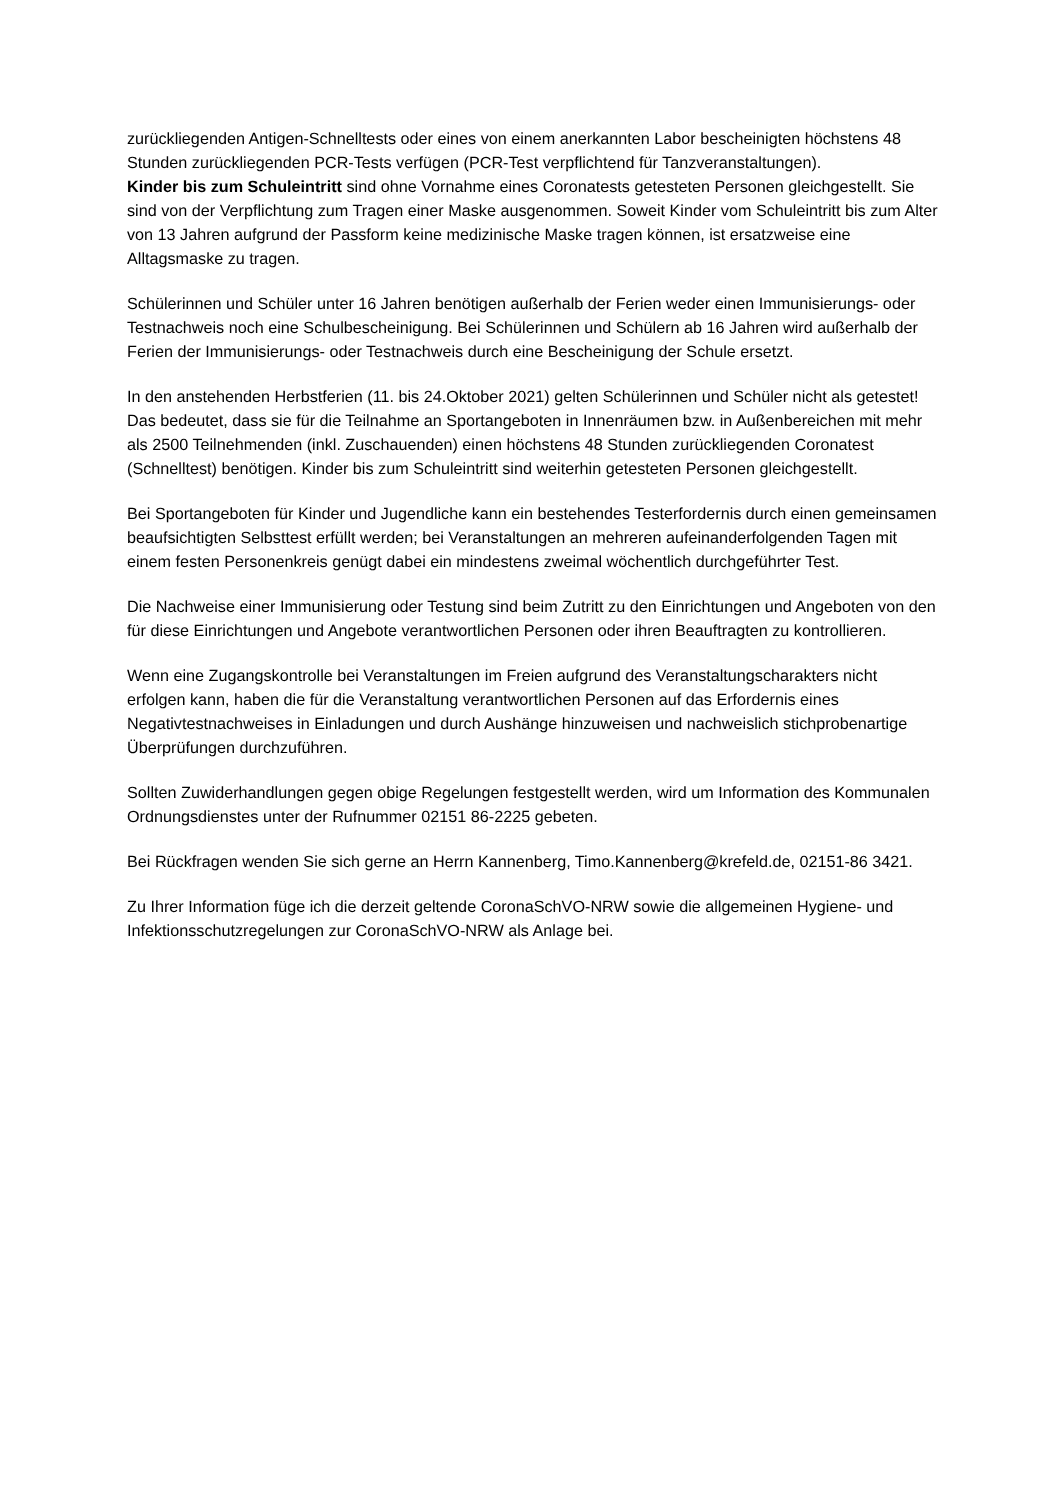zurückliegenden Antigen-Schnelltests oder eines von einem anerkannten Labor bescheinigten höchstens 48 Stunden zurückliegenden PCR-Tests verfügen (PCR-Test verpflichtend für Tanzveranstaltungen).
Kinder bis zum Schuleintritt sind ohne Vornahme eines Coronatests getesteten Personen gleichgestellt. Sie sind von der Verpflichtung zum Tragen einer Maske ausgenommen. Soweit Kinder vom Schuleintritt bis zum Alter von 13 Jahren aufgrund der Passform keine medizinische Maske tragen können, ist ersatzweise eine Alltagsmaske zu tragen.
Schülerinnen und Schüler unter 16 Jahren benötigen außerhalb der Ferien weder einen Immunisierungs- oder Testnachweis noch eine Schulbescheinigung. Bei Schülerinnen und Schülern ab 16 Jahren wird außerhalb der Ferien der Immunisierungs- oder Testnachweis durch eine Bescheinigung der Schule ersetzt.
In den anstehenden Herbstferien (11. bis 24.Oktober 2021) gelten Schülerinnen und Schüler nicht als getestet! Das bedeutet, dass sie für die Teilnahme an Sportangeboten in Innenräumen bzw. in Außenbereichen mit mehr als 2500 Teilnehmenden (inkl. Zuschauenden) einen höchstens 48 Stunden zurückliegenden Coronatest (Schnelltest) benötigen. Kinder bis zum Schuleintritt sind weiterhin getesteten Personen gleichgestellt.
Bei Sportangeboten für Kinder und Jugendliche kann ein bestehendes Testerfordernis durch einen gemeinsamen beaufsichtigten Selbsttest erfüllt werden; bei Veranstaltungen an mehreren aufeinanderfolgenden Tagen mit einem festen Personenkreis genügt dabei ein mindestens zweimal wöchentlich durchgeführter Test.
Die Nachweise einer Immunisierung oder Testung sind beim Zutritt zu den Einrichtungen und Angeboten von den für diese Einrichtungen und Angebote verantwortlichen Personen oder ihren Beauftragten zu kontrollieren.
Wenn eine Zugangskontrolle bei Veranstaltungen im Freien aufgrund des Veranstaltungscharakters nicht erfolgen kann, haben die für die Veranstaltung verantwortlichen Personen auf das Erfordernis eines Negativtestnachweises in Einladungen und durch Aushänge hinzuweisen und nachweislich stichprobenartige Überprüfungen durchzuführen.
Sollten Zuwiderhandlungen gegen obige Regelungen festgestellt werden, wird um Information des Kommunalen Ordnungsdienstes unter der Rufnummer 02151 86-2225 gebeten.
Bei Rückfragen wenden Sie sich gerne an Herrn Kannenberg, Timo.Kannenberg@krefeld.de, 02151-86 3421.
Zu Ihrer Information füge ich die derzeit geltende CoronaSchVO-NRW sowie die allgemeinen Hygiene- und Infektionsschutzregelungen zur CoronaSchVO-NRW als Anlage bei.